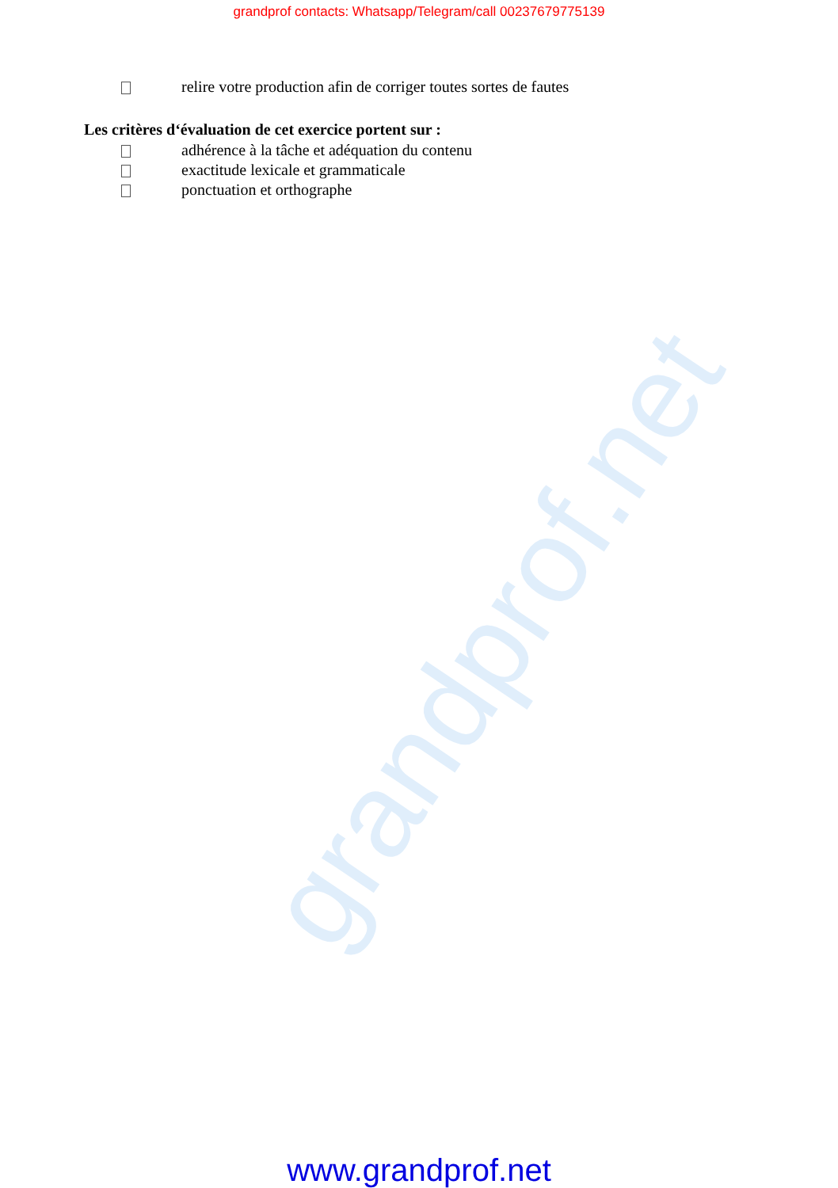grandprof.net
grandprof contacts: Whatsapp/Telegram/call 00237679775139
relire votre production afin de corriger toutes sortes de fautes
Les critères d‘évaluation de cet exercice portent sur :
adhérence à la tâche et adéquation du contenu
exactitude lexicale et grammaticale
ponctuation et orthographe
www.grandprof.net